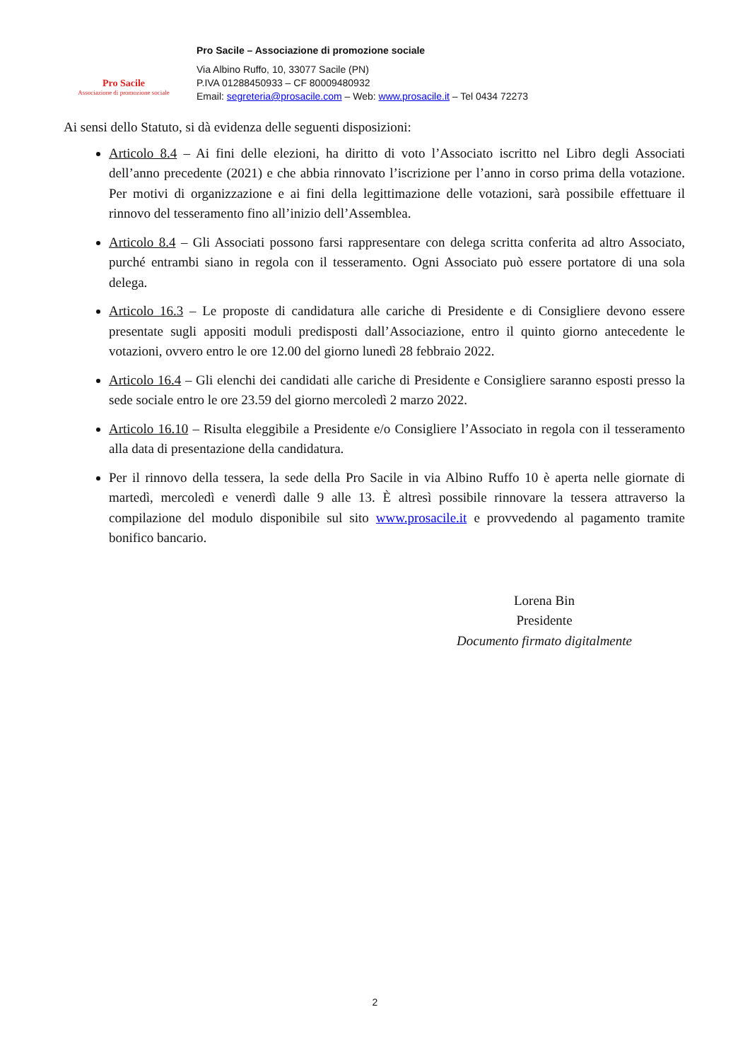Pro Sacile
Associazione di promozione sociale
Pro Sacile – Associazione di promozione sociale
Via Albino Ruffo, 10, 33077 Sacile (PN)
P.IVA 01288450933 – CF 80009480932
Email: segreteria@prosacile.com – Web: www.prosacile.it – Tel 0434 72273
Ai sensi dello Statuto, si dà evidenza delle seguenti disposizioni:
Articolo 8.4 – Ai fini delle elezioni, ha diritto di voto l’Associato iscritto nel Libro degli Associati dell’anno precedente (2021) e che abbia rinnovato l’iscrizione per l’anno in corso prima della votazione. Per motivi di organizzazione e ai fini della legittimazione delle votazioni, sarà possibile effettuare il rinnovo del tesseramento fino all’inizio dell’Assemblea.
Articolo 8.4 – Gli Associati possono farsi rappresentare con delega scritta conferita ad altro Associato, purché entrambi siano in regola con il tesseramento. Ogni Associato può essere portatore di una sola delega.
Articolo 16.3 – Le proposte di candidatura alle cariche di Presidente e di Consigliere devono essere presentate sugli appositi moduli predisposti dall’Associazione, entro il quinto giorno antecedente le votazioni, ovvero entro le ore 12.00 del giorno lunedì 28 febbraio 2022.
Articolo 16.4 – Gli elenchi dei candidati alle cariche di Presidente e Consigliere saranno esposti presso la sede sociale entro le ore 23.59 del giorno mercoledì 2 marzo 2022.
Articolo 16.10 – Risulta eleggibile a Presidente e/o Consigliere l’Associato in regola con il tesseramento alla data di presentazione della candidatura.
Per il rinnovo della tessera, la sede della Pro Sacile in via Albino Ruffo 10 è aperta nelle giornate di martedì, mercoledì e venerdì dalle 9 alle 13. È altresì possibile rinnovare la tessera attraverso la compilazione del modulo disponibile sul sito www.prosacile.it e provvedendo al pagamento tramite bonifico bancario.
Lorena Bin
Presidente
Documento firmato digitalmente
2